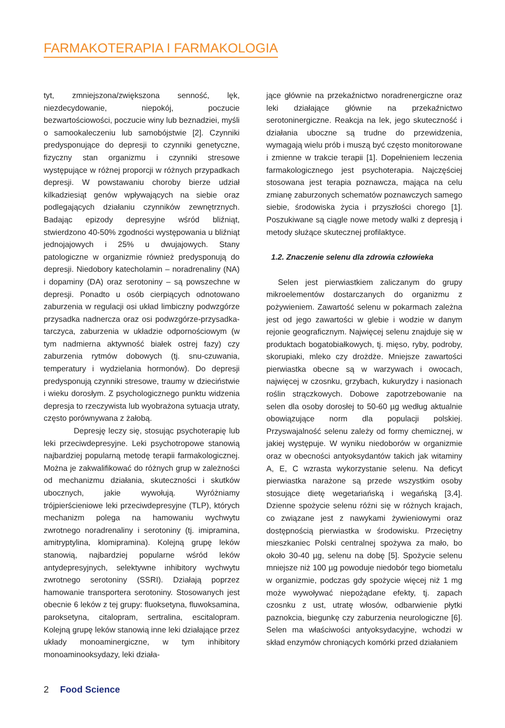FARMAKOTERAPIA I FARMAKOLOGIA
tyt, zmniejszona/zwiększona senność, lęk, niezdecydowanie, niepokój, poczucie bezwartościowości, poczucie winy lub beznadziei, myśli o samookaleczeniu lub samobójstwie [2]. Czynniki predysponujące do depresji to czynniki genetyczne, fizyczny stan organizmu i czynniki stresowe występujące w różnej proporcji w różnych przypadkach depresji. W powstawaniu choroby bierze udział kilkadziesiąt genów wpływających na siebie oraz podlegających działaniu czynników zewnętrznych. Badając epizody depresyjne wśród bliźniąt, stwierdzono 40-50% zgodności występowania u bliźniąt jednojajowych i 25% u dwujajowych. Stany patologiczne w organizmie również predysponują do depresji. Niedobory katecholamin – noradrenaliny (NA) i dopaminy (DA) oraz serotoniny – są powszechne w depresji. Ponadto u osób cierpiących odnotowano zaburzenia w regulacji osi układ limbiczny podwzgórze przysadka nadnercza oraz osi podwzgórze-przysadka-tarczyca, zaburzenia w układzie odpornościowym (w tym nadmierna aktywność białek ostrej fazy) czy zaburzenia rytmów dobowych (tj. snu-czuwania, temperatury i wydzielania hormonów). Do depresji predysponują czynniki stresowe, traumy w dzieciństwie i wieku dorosłym. Z psychologicznego punktu widzenia depresja to rzeczywista lub wyobrażona sytuacja utraty, często porównywana z żałobą.
Depresję leczy się, stosując psychoterapię lub leki przeciwdepresyjne. Leki psychotropowe stanowią najbardziej popularną metodę terapii farmakologicznej. Można je zakwalifikować do różnych grup w zależności od mechanizmu działania, skuteczności i skutków ubocznych, jakie wywołują. Wyróżniamy trójpierścieniowe leki przeciwdepresyjne (TLP), których mechanizm polega na hamowaniu wychwytu zwrotnego noradrenaliny i serotoniny (tj. imipramina, amitryptylina, klomipramina). Kolejną grupę leków stanowią, najbardziej popularne wśród leków antydepresyjnych, selektywne inhibitory wychwytu zwrotnego serotoniny (SSRI). Działają poprzez hamowanie transportera serotoniny. Stosowanych jest obecnie 6 leków z tej grupy: fluoksetyna, fluwoksamina, paroksetyna, citalopram, sertralina, escitalopram. Kolejną grupę leków stanowią inne leki działające przez układy monoaminergiczne, w tym inhibitory monoaminooksydazy, leki działa-
jące głównie na przekaźnictwo noradrenergiczne oraz leki działające głównie na przekaźnictwo serotoninergiczne. Reakcja na lek, jego skuteczność i działania uboczne są trudne do przewidzenia, wymagają wielu prób i muszą być często monitorowane i zmienne w trakcie terapii [1]. Dopełnieniem leczenia farmakologicznego jest psychoterapia. Najczęściej stosowana jest terapia poznawcza, mająca na celu zmianę zaburzonych schematów poznawczych samego siebie, środowiska życia i przyszłości chorego [1]. Poszukiwane są ciągle nowe metody walki z depresją i metody służące skutecznej profilaktyce.
1.2. Znaczenie selenu dla zdrowia człowieka
Selen jest pierwiastkiem zaliczanym do grupy mikroelementów dostarczanych do organizmu z pożywieniem. Zawartość selenu w pokarmach zależna jest od jego zawartości w glebie i wodzie w danym rejonie geograficznym. Najwięcej selenu znajduje się w produktach bogatobiałkowych, tj. mięso, ryby, podroby, skorupiaki, mleko czy drożdże. Mniejsze zawartości pierwiastka obecne są w warzywach i owocach, najwięcej w czosnku, grzybach, kukurydzy i nasionach roślin strączkowych. Dobowe zapotrzebowanie na selen dla osoby dorosłej to 50-60 µg według aktualnie obowiązujące norm dla populacji polskiej. Przyswajalność selenu zależy od formy chemicznej, w jakiej występuje. W wyniku niedoborów w organizmie oraz w obecności antyoksydantów takich jak witaminy A, E, C wzrasta wykorzystanie selenu. Na deficyt pierwiastka narażone są przede wszystkim osoby stosujące dietę wegetariańską i wegańską [3,4]. Dzienne spożycie selenu różni się w różnych krajach, co związane jest z nawykami żywieniowymi oraz dostępnością pierwiastka w środowisku. Przeciętny mieszkaniec Polski centralnej spożywa za mało, bo około 30-40 µg, selenu na dobę [5]. Spożycie selenu mniejsze niż 100 µg powoduje niedobór tego biometalu w organizmie, podczas gdy spożycie więcej niż 1 mg może wywoływać niepożądane efekty, tj. zapach czosnku z ust, utratę włosów, odbarwienie płytki paznokcia, biegunkę czy zaburzenia neurologiczne [6]. Selen ma właściwości antyoksydacyjne, wchodzi w skład enzymów chroniących komórki przed działaniem
2 Food Science